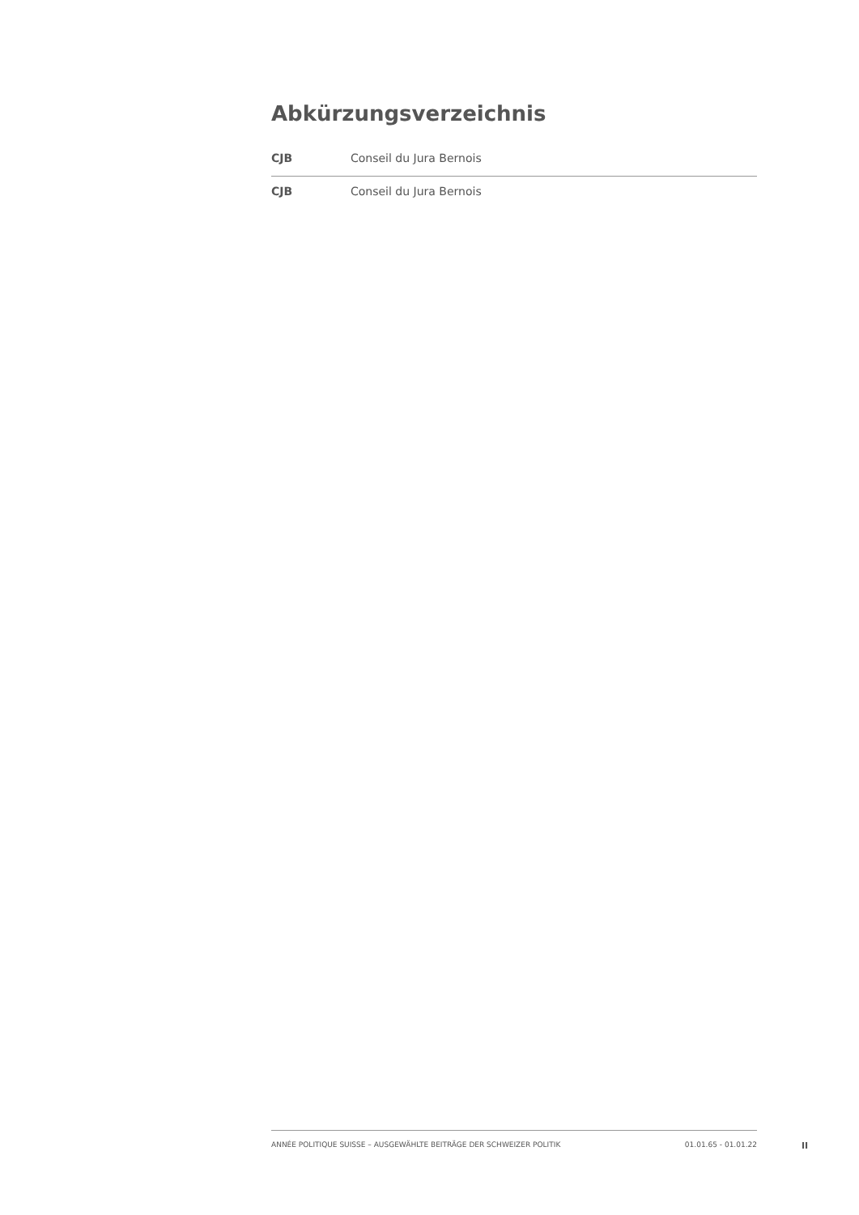Abkürzungsverzeichnis
| CJB | Conseil du Jura Bernois |
| CJB | Conseil du Jura Bernois |
ANNÉE POLITIQUE SUISSE – AUSGEWÄHLTE BEITRÄGE DER SCHWEIZER POLITIK 01.01.65 - 01.01.22
II